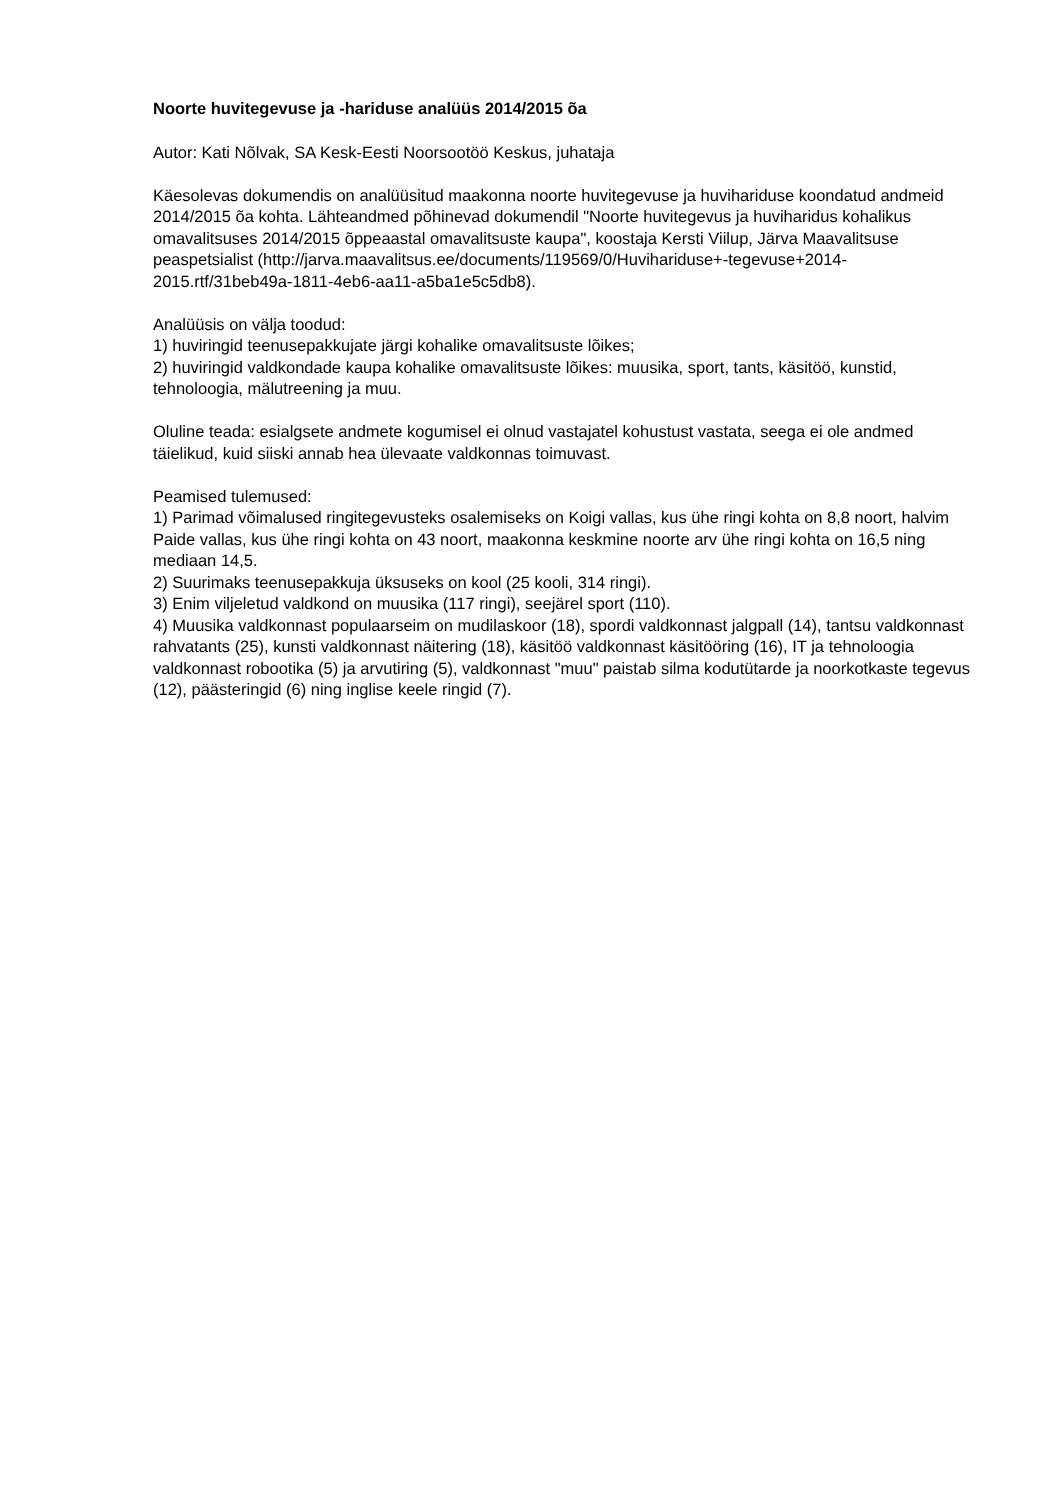Noorte huvitegevuse ja -hariduse analüüs 2014/2015 õa
Autor: Kati Nõlvak, SA Kesk-Eesti Noorsootöö Keskus, juhataja
Käesolevas dokumendis on analüüsitud maakonna noorte huvitegevuse ja huvihariduse koondatud andmeid 2014/2015 õa kohta. Lähteandmed põhinevad dokumendil "Noorte huvitegevus ja huviharidus kohalikus omavalitsuses 2014/2015 õppeaastal omavalitsuste kaupa", koostaja Kersti Viilup, Järva Maavalitsuse peaspetsialist (http://jarva.maavalitsus.ee/documents/119569/0/Huvihariduse+-tegevuse+2014-2015.rtf/31beb49a-1811-4eb6-aa11-a5ba1e5c5db8).
Analüüsis on välja toodud:
1) huviringid teenusepakkujate järgi kohalike omavalitsuste lõikes;
2) huviringid valdkondade kaupa kohalike omavalitsuste lõikes: muusika, sport, tants, käsitöö, kunstid, tehnoloogia, mälutreening ja muu.
Oluline teada: esialgsete andmete kogumisel ei olnud vastajatel kohustust vastata, seega ei ole andmed täielikud, kuid siiski annab hea ülevaate valdkonnas toimuvast.
Peamised tulemused:
1) Parimad võimalused ringitegevusteks osalemiseks on Koigi vallas, kus ühe ringi kohta on 8,8 noort, halvim Paide vallas, kus ühe ringi kohta on 43 noort, maakonna keskmine noorte arv ühe ringi kohta on 16,5 ning mediaan 14,5.
2) Suurimaks teenusepakkuja üksuseks on kool (25 kooli, 314 ringi).
3) Enim viljeletud valdkond on muusika (117 ringi), seejärel sport (110).
4) Muusika valdkonnast populaarseim on mudilaskoor (18), spordi valdkonnast jalgpall (14), tantsu valdkonnast rahvatants (25), kunsti valdkonnast näitering (18), käsitöö valdkonnast käsitööring (16), IT ja tehnoloogia valdkonnast robootika (5) ja arvutiring (5), valdkonnast "muu" paistab silma kodutütarde ja noorkotkaste tegevus (12), päästeringid (6) ning inglise keele ringid (7).